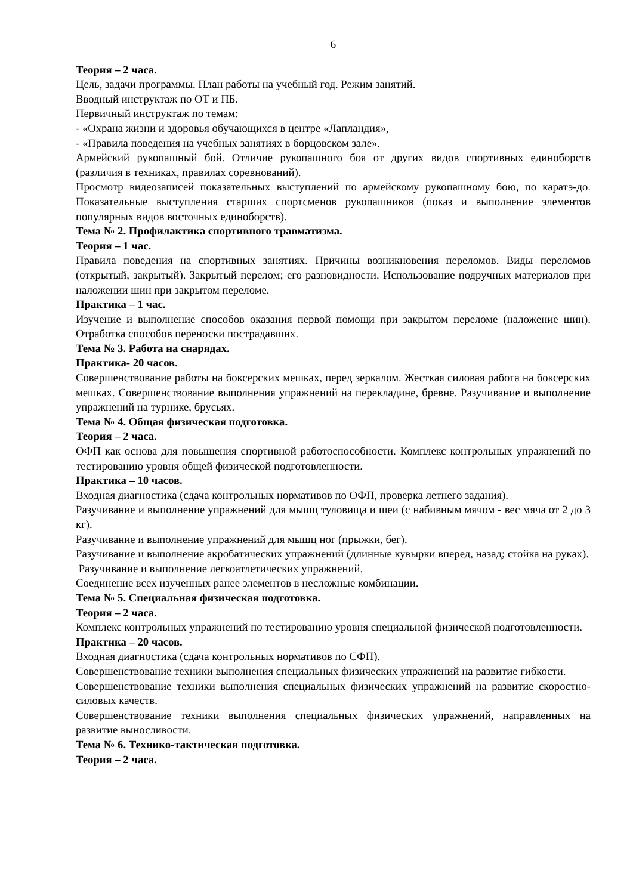6
Теория – 2 часа.
Цель, задачи программы. План работы на учебный год. Режим занятий.
Вводный инструктаж по ОТ и ПБ.
Первичный инструктаж по темам:
- «Охрана жизни и здоровья обучающихся в центре «Лапландия»,
- «Правила поведения на учебных занятиях в борцовском зале».
Армейский рукопашный бой. Отличие рукопашного боя от других видов спортивных единоборств (различия в техниках, правилах соревнований).
Просмотр видеозаписей показательных выступлений по армейскому рукопашному бою, по каратэ-до. Показательные выступления старших спортсменов рукопашников (показ и выполнение элементов популярных видов восточных единоборств).
Тема № 2. Профилактика спортивного травматизма.
Теория – 1 час.
Правила поведения на спортивных занятиях. Причины возникновения переломов. Виды переломов (открытый, закрытый). Закрытый перелом; его разновидности. Использование подручных материалов при наложении шин при закрытом переломе.
Практика – 1 час.
Изучение и выполнение способов оказания первой помощи при закрытом переломе (наложение шин). Отработка способов переноски пострадавших.
Тема № 3. Работа на снарядах.
Практика- 20 часов.
Совершенствование работы на боксерских мешках, перед зеркалом. Жесткая силовая работа на боксерских мешках. Совершенствование выполнения упражнений на перекладине, бревне. Разучивание и выполнение упражнений на турнике, брусьях.
Тема № 4. Общая физическая подготовка.
Теория – 2 часа.
ОФП как основа для повышения спортивной работоспособности. Комплекс контрольных упражнений по тестированию уровня общей физической подготовленности.
Практика – 10 часов.
Входная диагностика (сдача контрольных нормативов по ОФП, проверка летнего задания).
Разучивание и выполнение упражнений для мышц туловища и шеи (с набивным мячом - вес мяча от 2 до 3 кг).
Разучивание и выполнение упражнений для мышц ног (прыжки, бег).
Разучивание и выполнение акробатических упражнений (длинные кувырки вперед, назад; стойка на руках).
Разучивание и выполнение легкоатлетических упражнений.
Соединение всех изученных ранее элементов в несложные комбинации.
Тема № 5. Специальная физическая подготовка.
Теория – 2 часа.
Комплекс контрольных упражнений по тестированию уровня специальной физической подготовленности.
Практика – 20 часов.
Входная диагностика (сдача контрольных нормативов по СФП).
Совершенствование техники выполнения специальных физических упражнений на развитие гибкости.
Совершенствование техники выполнения специальных физических упражнений на развитие скоростно-силовых качеств.
Совершенствование техники выполнения специальных физических упражнений, направленных на развитие выносливости.
Тема № 6. Технико-тактическая подготовка.
Теория – 2 часа.